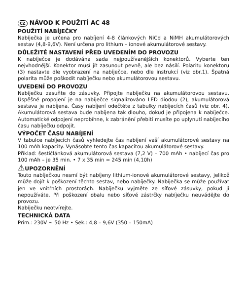CZ NÁVOD K POUŽITÍ AC 48
POUŽITÍ NABÍJEČKY
Nabíječka je určena pro nabíjení 4-8 článkových NiCd a NiMH akumulátorových sestav (4,8-9,6V). Není určena pro lithium – ionové akumulátorové sestavy.
DŮLEŽITÉ NASTAVENÍ PŘED UVEDENÍM DO PROVOZU
K nabíječce je dodávána sada nejpoužívanějších konektorů. Vyberte ten nejvhodnější. Konektor musí jít zasunout pevně, ale bez násilí. Polaritu konektoru (3) nastavte dle vyobrazení na nabíječce, nebo dle instrukcí (viz obr.1). Špatná polarita může poškodit nabíječku nebo akumulátorovou sestavu.
UVEDENÍ DO PROVOZU
Nabíječku zasuňte do zásuvky. Připojte nabíječku na akumulátorovou sestavu. Úspěšné propojení je na nabíječce signalizováno LED diodou (2), akumulátorová sestava je nabíjena. Časy nabíjení odečtěte z tabulky nabíjecích časů (viz obr. 4). Akumulátorová sestava bude nabíjena tak dlouho, dokud je připojena k nabíječce. Automatické odpojení neprobíhne, k zabránění přebití musíte po uplynutí nabíjecího času nabíječku odpojit.
VÝPOČET ČASU NABÍJENÍ
V tabulce nabíjecích časů vyhledejte čas nabíjení vaší akumulátorové sestavy na 100 mAh kapacity. Vynásobte tento čas kapacitou akumulátorové sestavy.
Příklad: šestičlánková akumulátorová sestava (7,2 V) – 700 mAh • nabíjecí čas pro 100 mAh – je 35 min. • 7 x 35 min = 245 min (4,10h)
⚠UPOZORNĚNÍ
Touto nabíječkou nesmí být nabíjeny lithium-ionové akumulátorové sestavy, jelikož může dojít k poškození těchto sestav, nebo nabíječky. Nabíječka se může používat jen ve vnitřních prostorách. Nabíječku vyjměte ze síťové zásuvky, pokud ji nepoužíváte. Při poškození obalu nebo síťové zástrčky nabíječku neuvádějte do provozu.
Nabíječku neotvírejte.
TECHNICKÁ DATA
Prim.: 230V ~ 50 Hz • Sek.: 4,8 – 9,6V (350 – 150mA)